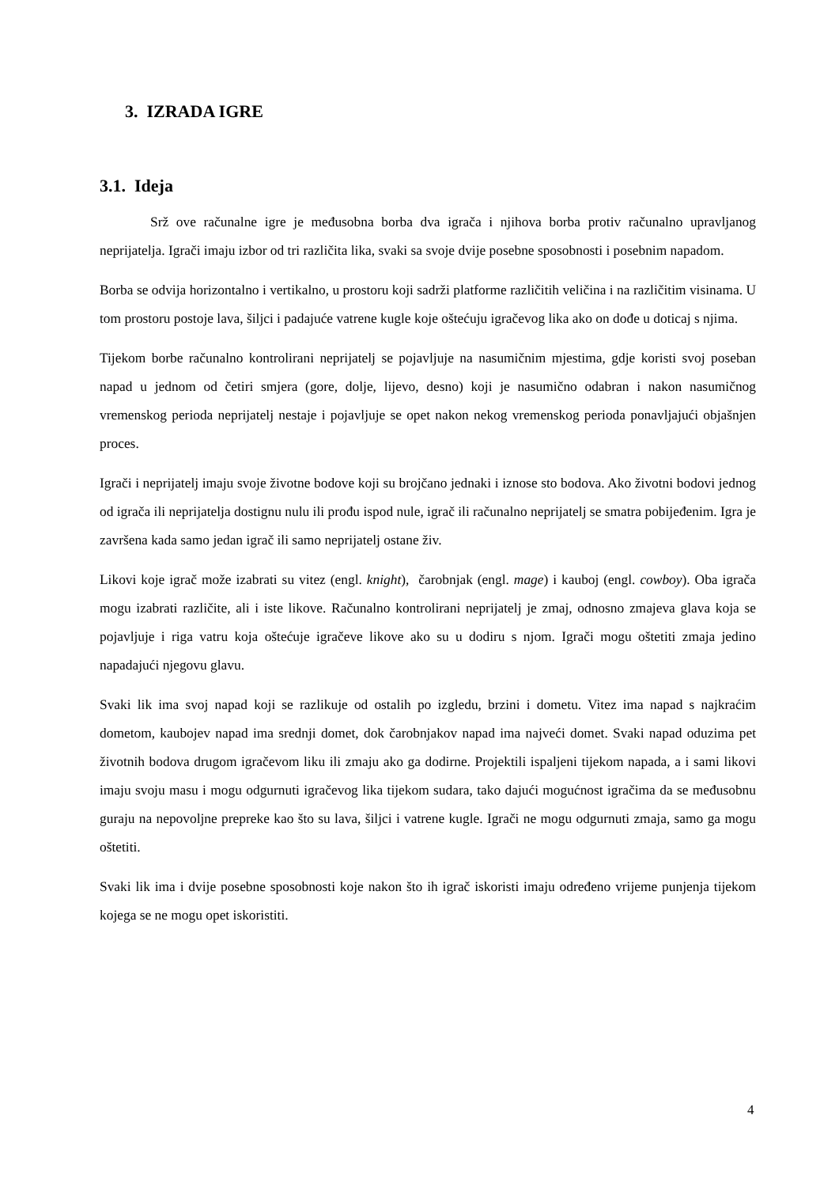3. IZRADA IGRE
3.1. Ideja
Srž ove računalne igre je međusobna borba dva igrača i njihova borba protiv računalno upravljanog neprijatelja. Igrači imaju izbor od tri različita lika, svaki sa svoje dvije posebne sposobnosti i posebnim napadom.
Borba se odvija horizontalno i vertikalno, u prostoru koji sadrži platforme različitih veličina i na različitim visinama. U tom prostoru postoje lava, šiljci i padajuće vatrene kugle koje oštećuju igračevog lika ako on dođe u doticaj s njima.
Tijekom borbe računalno kontrolirani neprijatelj se pojavljuje na nasumičnim mjestima, gdje koristi svoj poseban napad u jednom od četiri smjera (gore, dolje, lijevo, desno) koji je nasumično odabran i nakon nasumičnog vremenskog perioda neprijatelj nestaje i pojavljuje se opet nakon nekog vremenskog perioda ponavljajući objašnjen proces.
Igrači i neprijatelj imaju svoje životne bodove koji su brojčano jednaki i iznose sto bodova. Ako životni bodovi jednog od igrača ili neprijatelja dostignu nulu ili prođu ispod nule, igrač ili računalno neprijatelj se smatra pobijeđenim. Igra je završena kada samo jedan igrač ili samo neprijatelj ostane živ.
Likovi koje igrač može izabrati su vitez (engl. knight), čarobnjak (engl. mage) i kauboj (engl. cowboy). Oba igrača mogu izabrati različite, ali i iste likove. Računalno kontrolirani neprijatelj je zmaj, odnosno zmajeva glava koja se pojavljuje i riga vatru koja oštećuje igračeve likove ako su u dodiru s njom. Igrači mogu oštetiti zmaja jedino napadajući njegovu glavu.
Svaki lik ima svoj napad koji se razlikuje od ostalih po izgledu, brzini i dometu. Vitez ima napad s najkraćim dometom, kaubojev napad ima srednji domet, dok čarobnjakov napad ima najveći domet. Svaki napad oduzima pet životnih bodova drugom igračevom liku ili zmaju ako ga dodirne. Projektili ispaljeni tijekom napada, a i sami likovi imaju svoju masu i mogu odgurnuti igračevog lika tijekom sudara, tako dajući mogućnost igračima da se međusobnu guraju na nepovoljne prepreke kao što su lava, šiljci i vatrene kugle. Igrači ne mogu odgurnuti zmaja, samo ga mogu oštetiti.
Svaki lik ima i dvije posebne sposobnosti koje nakon što ih igrač iskoristi imaju određeno vrijeme punjenja tijekom kojega se ne mogu opet iskoristiti.
4